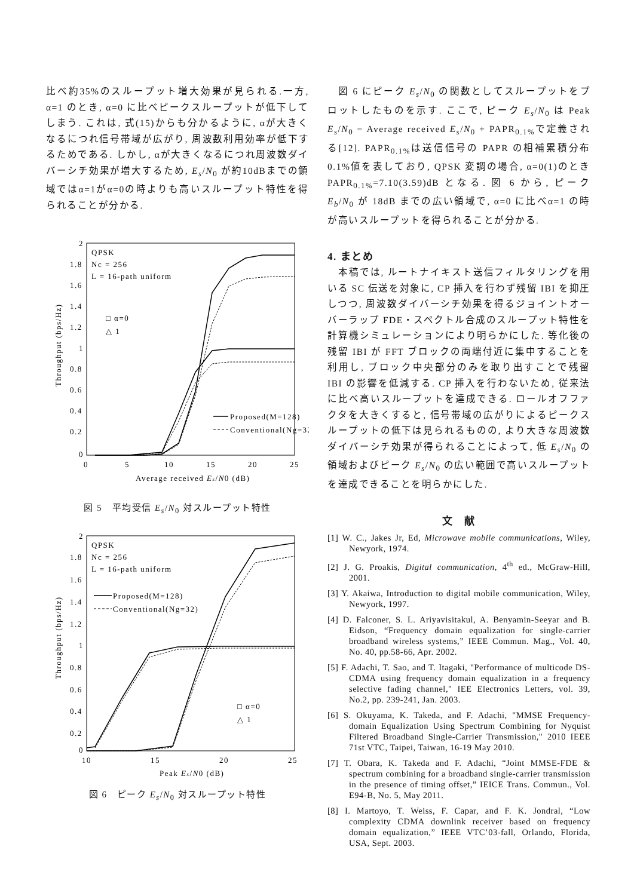比べ約35%のスループット増大効果が見られる.一方, α=1 のとき, α=0 に比べピークスループットが低下してしまう. これは, 式(15)からも分かるように, αが大きくなるにつれ信号帯域が広がり, 周波数利用効率が低下するためである. しかし, αが大きくなるにつれ周波数ダイバーシチ効果が増大するため, E<sub>s</sub>/N<sub>0</sub> が約10dBまでの領域ではα=1がα=0の時よりも高いスループット特性を得られることが分かる.
2
1.8
1.6
1.4
1.2
1
0.8
0.6
0.4
0.2
0
0
5
10
15
20
25
Average received Es/N0 (dB)
Throughput (bps/Hz)
QPSK
Nc = 256
L = 16-path uniform
□ α=0
△ 1
Proposed(M=128)
Conventional(Ng=32)
図 5　平均受信 E<sub>s</sub>/N<sub>0</sub> 対スループット特性
2
1.8
1.6
1.4
1.2
1
0.8
0.6
0.4
0.2
0
10
15
20
25
Peak Es/N0 (dB)
Throughput (bps/Hz)
QPSK
Nc = 256
L = 16-path uniform
Proposed(M=128)
Conventional(Ng=32)
□ α=0
△ 1
図 6　ピーク E<sub>s</sub>/N<sub>0</sub> 対スループット特性
　図 6 にピーク E<sub>s</sub>/N<sub>0</sub> の関数としてスループットをプロットしたものを示す. ここで, ピーク E<sub>s</sub>/N<sub>0</sub> は Peak E<sub>s</sub>/N<sub>0</sub> = Average received E<sub>s</sub>/N<sub>0</sub> + PAPR<sub>0.1%</sub>で定義される[12]. PAPR<sub>0.1%</sub>は送信信号の PAPR の相補累積分布 0.1%値を表しており, QPSK 変調の場合, α=0(1)のとき PAPR<sub>0.1%</sub>=7.10(3.59)dB となる. 図 6 から, ピーク E<sub>b</sub>/N<sub>0</sub> が 18dB までの広い領域で, α=0 に比べα=1 の時が高いスループットを得られることが分かる.
4. まとめ
　本稿では, ルートナイキスト送信フィルタリングを用いる SC 伝送を対象に, CP 挿入を行わず残留 IBI を抑圧しつつ, 周波数ダイバーシチ効果を得るジョイントオーバーラップ FDE・スペクトル合成のスループット特性を計算機シミュレーションにより明らかにした. 等化後の残留 IBI が FFT ブロックの両端付近に集中することを利用し, ブロック中央部分のみを取り出すことで残留 IBI の影響を低減する. CP 挿入を行わないため, 従来法に比べ高いスループットを達成できる. ロールオフファクタを大きくすると, 信号帯域の広がりによるピークスループットの低下は見られるものの, より大きな周波数ダイバーシチ効果が得られることによって, 低 E<sub>s</sub>/N<sub>0</sub> の領域およびピーク E<sub>s</sub>/N<sub>0</sub> の広い範囲で高いスループットを達成できることを明らかにした.
文　献
[1] W. C., Jakes Jr, Ed, Microwave mobile communications, Wiley, Newyork, 1974.
[2] J. G. Proakis, Digital communication, 4<sup>th</sup> ed., McGraw-Hill, 2001.
[3] Y. Akaiwa, Introduction to digital mobile communication, Wiley, Newyork, 1997.
[4] D. Falconer, S. L. Ariyavisitakul, A. Benyamin-Seeyar and B. Eidson, “Frequency domain equalization for single-carrier broadband wireless systems,” IEEE Commun. Mag., Vol. 40, No. 40, pp.58-66, Apr. 2002.
[5] F. Adachi, T. Sao, and T. Itagaki, "Performance of multicode DS-CDMA using frequency domain equalization in a frequency selective fading channel," IEE Electronics Letters, vol. 39, No.2, pp. 239-241, Jan. 2003.
[6] S. Okuyama, K. Takeda, and F. Adachi, "MMSE Frequency-domain Equalization Using Spectrum Combining for Nyquist Filtered Broadband Single-Carrier Transmission," 2010 IEEE 71st VTC, Taipei, Taiwan, 16-19 May 2010.
[7] T. Obara, K. Takeda and F. Adachi, “Joint MMSE-FDE & spectrum combining for a broadband single-carrier transmission in the presence of timing offset,” IEICE Trans. Commun., Vol. E94-B, No. 5, May 2011.
[8] I. Martoyo, T. Weiss, F. Capar, and F. K. Jondral, “Low complexity CDMA downlink receiver based on frequency domain equalization,” IEEE VTC’03-fall, Orlando, Florida, USA, Sept. 2003.